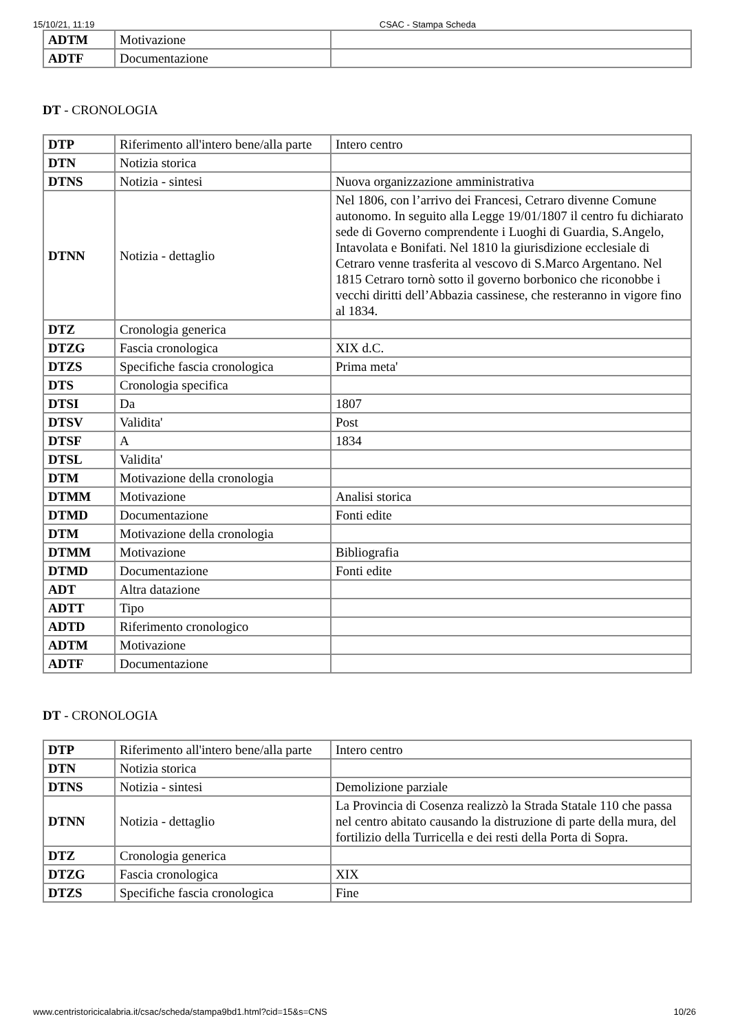15/10/21, 11:19 CSAC - Stampa Scheda
| ADTM | Motivazione | |
| ADTF | Documentazione | |
DT - CRONOLOGIA
| DTP | Riferimento all'intero bene/alla parte | Intero centro |
| DTN | Notizia storica | |
| DTNS | Notizia - sintesi | Nuova organizzazione amministrativa |
| DTNN | Notizia - dettaglio | Nel 1806, con l’arrivo dei Francesi, Cetraro divenne Comune autonomo. In seguito alla Legge 19/01/1807 il centro fu dichiarato sede di Governo comprendente i Luoghi di Guardia, S.Angelo, Intavolata e Bonifati. Nel 1810 la giurisdizione ecclesiale di Cetraro venne trasferita al vescovo di S.Marco Argentano. Nel 1815 Cetraro tornò sotto il governo borbonico che riconobbe i vecchi diritti dell’Abbazia cassinese, che resteranno in vigore fino al 1834. |
| DTZ | Cronologia generica | |
| DTZG | Fascia cronologica | XIX d.C. |
| DTZS | Specifiche fascia cronologica | Prima meta' |
| DTS | Cronologia specifica | |
| DTSI | Da | 1807 |
| DTSV | Validita' | Post |
| DTSF | A | 1834 |
| DTSL | Validita' | |
| DTM | Motivazione della cronologia | |
| DTMM | Motivazione | Analisi storica |
| DTMD | Documentazione | Fonti edite |
| DTM | Motivazione della cronologia | |
| DTMM | Motivazione | Bibliografia |
| DTMD | Documentazione | Fonti edite |
| ADT | Altra datazione | |
| ADTT | Tipo | |
| ADTD | Riferimento cronologico | |
| ADTM | Motivazione | |
| ADTF | Documentazione | |
DT - CRONOLOGIA
| DTP | Riferimento all'intero bene/alla parte | Intero centro |
| DTN | Notizia storica | |
| DTNS | Notizia - sintesi | Demolizione parziale |
| DTNN | Notizia - dettaglio | La Provincia di Cosenza realizzò la Strada Statale 110 che passa nel centro abitato causando la distruzione di parte della mura, del fortilizio della Turricella e dei resti della Porta di Sopra. |
| DTZ | Cronologia generica | |
| DTZG | Fascia cronologica | XIX |
| DTZS | Specifiche fascia cronologica | Fine |
www.centristoricicalabria.it/csac/scheda/stampa9bd1.html?cid=15&s=CNS 10/26